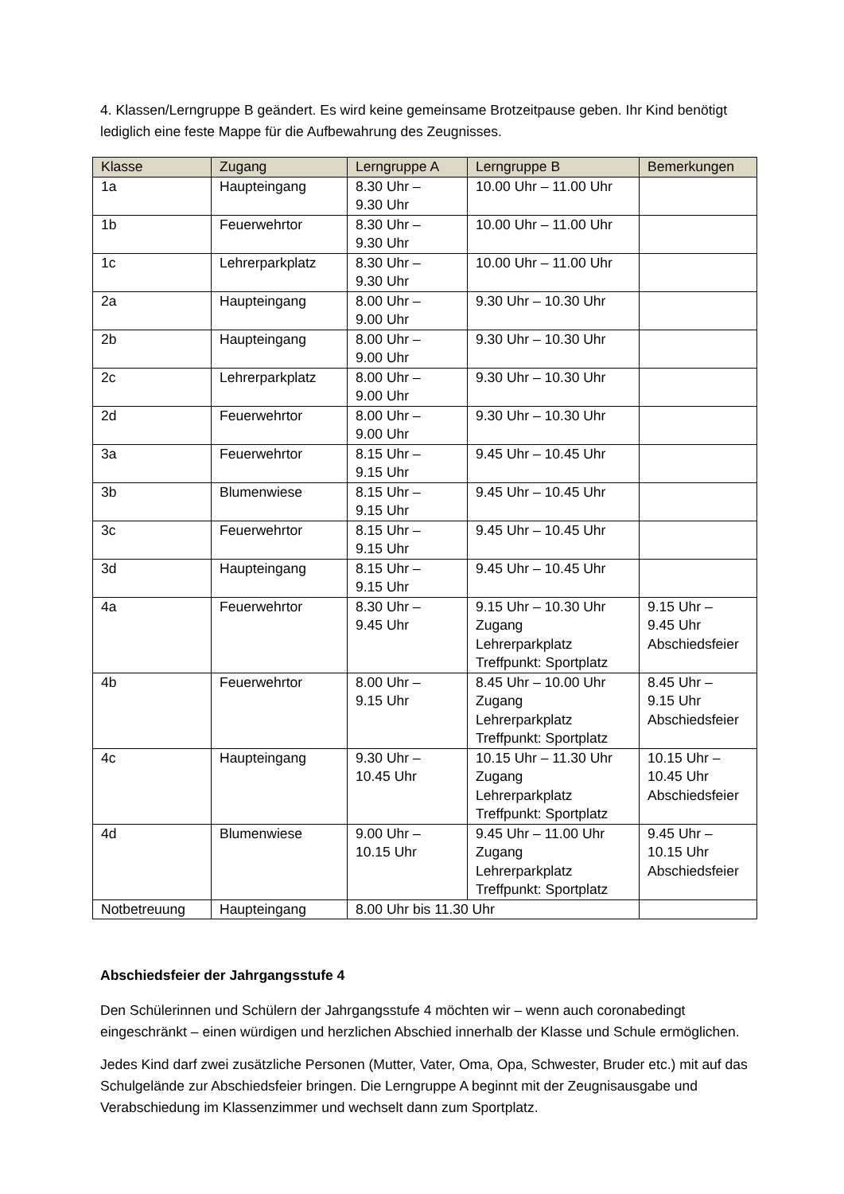4. Klassen/Lerngruppe B geändert. Es wird keine gemeinsame Brotzeitpause geben. Ihr Kind benötigt lediglich eine feste Mappe für die Aufbewahrung des Zeugnisses.
| Klasse | Zugang | Lerngruppe A | Lerngruppe B | Bemerkungen |
| --- | --- | --- | --- | --- |
| 1a | Haupteingang | 8.30 Uhr – 9.30 Uhr | 10.00 Uhr – 11.00 Uhr | |
| 1b | Feuerwehrtor | 8.30 Uhr – 9.30 Uhr | 10.00 Uhr – 11.00 Uhr | |
| 1c | Lehrerparkplatz | 8.30 Uhr – 9.30 Uhr | 10.00 Uhr – 11.00 Uhr | |
| 2a | Haupteingang | 8.00 Uhr – 9.00 Uhr | 9.30 Uhr – 10.30 Uhr | |
| 2b | Haupteingang | 8.00 Uhr – 9.00 Uhr | 9.30 Uhr – 10.30 Uhr | |
| 2c | Lehrerparkplatz | 8.00 Uhr – 9.00 Uhr | 9.30 Uhr – 10.30 Uhr | |
| 2d | Feuerwehrtor | 8.00 Uhr – 9.00 Uhr | 9.30 Uhr – 10.30 Uhr | |
| 3a | Feuerwehrtor | 8.15 Uhr – 9.15 Uhr | 9.45 Uhr – 10.45 Uhr | |
| 3b | Blumenwiese | 8.15 Uhr – 9.15 Uhr | 9.45 Uhr – 10.45 Uhr | |
| 3c | Feuerwehrtor | 8.15 Uhr – 9.15 Uhr | 9.45 Uhr – 10.45 Uhr | |
| 3d | Haupteingang | 8.15 Uhr – 9.15 Uhr | 9.45 Uhr – 10.45 Uhr | |
| 4a | Feuerwehrtor | 8.30 Uhr – 9.45 Uhr | 9.15 Uhr – 10.30 Uhr Zugang Lehrerparkplatz Treffpunkt: Sportplatz | 9.15 Uhr – 9.45 Uhr Abschiedsfeier |
| 4b | Feuerwehrtor | 8.00 Uhr – 9.15 Uhr | 8.45 Uhr – 10.00 Uhr Zugang Lehrerparkplatz Treffpunkt: Sportplatz | 8.45 Uhr – 9.15 Uhr Abschiedsfeier |
| 4c | Haupteingang | 9.30 Uhr – 10.45 Uhr | 10.15 Uhr – 11.30 Uhr Zugang Lehrerparkplatz Treffpunkt: Sportplatz | 10.15 Uhr – 10.45 Uhr Abschiedsfeier |
| 4d | Blumenwiese | 9.00 Uhr – 10.15 Uhr | 9.45 Uhr – 11.00 Uhr Zugang Lehrerparkplatz Treffpunkt: Sportplatz | 9.45 Uhr – 10.15 Uhr Abschiedsfeier |
| Notbetreuung | Haupteingang | 8.00 Uhr bis 11.30 Uhr | | |
Abschiedsfeier der Jahrgangsstufe 4
Den Schülerinnen und Schülern der Jahrgangsstufe 4 möchten wir – wenn auch coronabedingt eingeschränkt – einen würdigen und herzlichen Abschied innerhalb der Klasse und Schule ermöglichen.
Jedes Kind darf zwei zusätzliche Personen (Mutter, Vater, Oma, Opa, Schwester, Bruder etc.) mit auf das Schulgelände zur Abschiedsfeier bringen. Die Lerngruppe A beginnt mit der Zeugnisausgabe und Verabschiedung im Klassenzimmer und wechselt dann zum Sportplatz.